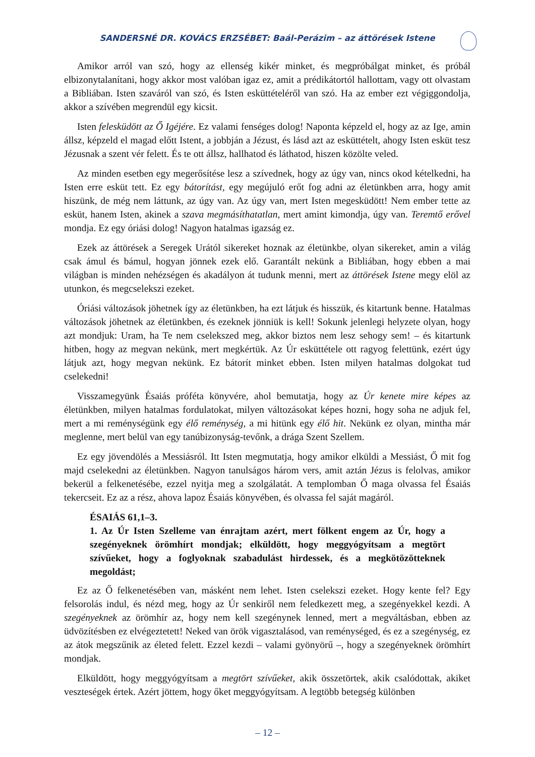SANDERSNÉ DR. KOVÁCS ERZSÉBET: Baál-Perázim – az áttörések Istene
Amikor arról van szó, hogy az ellenség kikér minket, és megpróbálgat minket, és próbál elbizonytalanítani, hogy akkor most valóban igaz ez, amit a prédikátortól hallottam, vagy ott olvastam a Bibliában. Isten szaváról van szó, és Isten esküttételéről van szó. Ha az ember ezt végiggondolja, akkor a szívében megrendül egy kicsit.
Isten felesküdött az Ő Igéjére. Ez valami fenséges dolog! Naponta képzeld el, hogy az az Ige, amin állsz, képzeld el magad előtt Istent, a jobbján a Jézust, és lásd azt az esküttételt, ahogy Isten esküt tesz Jézusnak a szent vér felett. És te ott állsz, hallhatod és láthatod, hiszen közölte veled.
Az minden esetben egy megerősítése lesz a szívednek, hogy az úgy van, nincs okod kételkedni, ha Isten erre esküt tett. Ez egy bátorítást, egy megújuló erőt fog adni az életünkben arra, hogy amit hiszünk, de még nem láttunk, az úgy van. Az úgy van, mert Isten megesküdött! Nem ember tette az esküt, hanem Isten, akinek a szava megmásíthatatlan, mert amint kimondja, úgy van. Teremtő erővel mondja. Ez egy óriási dolog! Nagyon hatalmas igazság ez.
Ezek az áttörések a Seregek Urától sikereket hoznak az életünkbe, olyan sikereket, amin a világ csak ámul és bámul, hogyan jönnek ezek elő. Garantált nekünk a Bibliában, hogy ebben a mai világban is minden nehézségen és akadályon át tudunk menni, mert az áttörések Istene megy elöl az utunkon, és megcselekszi ezeket.
Óriási változások jöhetnek így az életünkben, ha ezt látjuk és hisszük, és kitartunk benne. Hatalmas változások jöhetnek az életünkben, és ezeknek jönniük is kell! Sokunk jelenlegi helyzete olyan, hogy azt mondjuk: Uram, ha Te nem cselekszed meg, akkor biztos nem lesz sehogy sem! – és kitartunk hitben, hogy az megvan nekünk, mert megkértük. Az Úr esküttétele ott ragyog felettünk, ezért úgy látjuk azt, hogy megvan nekünk. Ez bátorít minket ebben. Isten milyen hatalmas dolgokat tud cselekedni!
Visszamegyünk Ésaiás próféta könyvére, ahol bemutatja, hogy az Úr kenete mire képes az életünkben, milyen hatalmas fordulatokat, milyen változásokat képes hozni, hogy soha ne adjuk fel, mert a mi reménységünk egy élő reménység, a mi hitünk egy élő hit. Nekünk ez olyan, mintha már meglenne, mert belül van egy tanúbizonyság-tevőnk, a drága Szent Szellem.
Ez egy jövendölés a Messiásról. Itt Isten megmutatja, hogy amikor elküldi a Messiást, Ő mit fog majd cselekedni az életünkben. Nagyon tanulságos három vers, amit aztán Jézus is felolvas, amikor bekerül a felkenetésébe, ezzel nyitja meg a szolgálatát. A templomban Ő maga olvassa fel Ésaiás tekercseit. Ez az a rész, ahova lapoz Ésaiás könyvében, és olvassa fel saját magáról.
ÉSAIÁS 61,1–3.
1. Az Úr Isten Szelleme van énrajtam azért, mert fölkent engem az Úr, hogy a szegényeknek örömhírt mondjak; elküldött, hogy meggyógyítsam a megtört szívűeket, hogy a foglyoknak szabadulást hirdessek, és a megkötözötteknek megoldást;
Ez az Ő felkenetésében van, másként nem lehet. Isten cselekszi ezeket. Hogy kente fel? Egy felsorolás indul, és nézd meg, hogy az Úr senkiről nem feledkezett meg, a szegényekkel kezdi. A szegényeknek az örömhír az, hogy nem kell szegénynek lenned, mert a megváltásban, ebben az üdvözítésben ez elvégeztetett! Neked van örök vigasztalásod, van reménységed, és ez a szegénység, ez az átok megszűnik az életed felett. Ezzel kezdi – valami gyönyörű –, hogy a szegényeknek örömhírt mondjak.
Elküldött, hogy meggyógyítsam a megtört szívűeket, akik összetörtek, akik csalódottak, akiket veszteségek értek. Azért jöttem, hogy őket meggyógyítsam. A legtöbb betegség különben
– 12 –